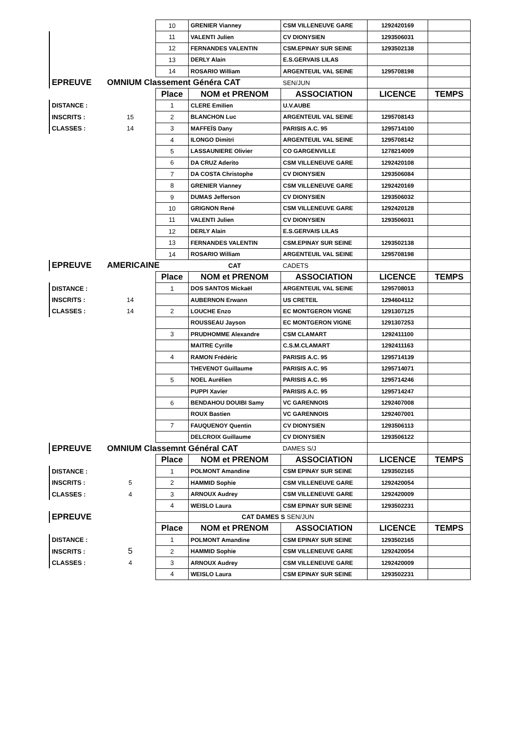| | | 10 | GRENIER Vianney | CSM VILLENEUVE GARE | 1292420169 | |
| | | 11 | VALENTI Julien | CV DIONYSIEN | 1293506031 | |
| | | 12 | FERNANDES VALENTIN | CSM.EPINAY SUR SEINE | 1293502138 | |
| | | 13 | DERLY Alain | E.S.GERVAIS LILAS | | |
| | | 14 | ROSARIO William | ARGENTEUIL VAL SEINE | 1295708198 | |
| EPREUVE | OMNIUM Classement Généra CAT | | | SEN/JUN | | |
| | | Place | NOM et PRENOM | ASSOCIATION | LICENCE | TEMPS |
| DISTANCE : | | 1 | CLERE Emilien | U.V.AUBE | | |
| INSCRITS : | 15 | 2 | BLANCHON Luc | ARGENTEUIL VAL SEINE | 1295708143 | |
| CLASSES : | 14 | 3 | MAFFEÏS Dany | PARISIS A.C. 95 | 1295714100 | |
| | | 4 | ILONGO Dimitri | ARGENTEUIL VAL SEINE | 1295708142 | |
| | | 5 | LASSAUNIERE Olivier | CO GARGENVILLE | 1278214009 | |
| | | 6 | DA CRUZ Aderito | CSM VILLENEUVE GARE | 1292420108 | |
| | | 7 | DA COSTA Christophe | CV DIONYSIEN | 1293506084 | |
| | | 8 | GRENIER Vianney | CSM VILLENEUVE GARE | 1292420169 | |
| | | 9 | DUMAS Jefferson | CV DIONYSIEN | 1293506032 | |
| | | 10 | GRIGNON René | CSM VILLENEUVE GARE | 1292420128 | |
| | | 11 | VALENTI Julien | CV DIONYSIEN | 1293506031 | |
| | | 12 | DERLY Alain | E.S.GERVAIS LILAS | | |
| | | 13 | FERNANDES VALENTIN | CSM.EPINAY SUR SEINE | 1293502138 | |
| | | 14 | ROSARIO William | ARGENTEUIL VAL SEINE | 1295708198 | |
| EPREUVE | AMERICAINE | | CAT | CADETS | | |
| | | Place | NOM et PRENOM | ASSOCIATION | LICENCE | TEMPS |
| DISTANCE : | | 1 | DOS SANTOS Mickaël | ARGENTEUIL VAL SEINE | 1295708013 | |
| INSCRITS : | 14 | | AUBERNON Erwann | US CRETEIL | 1294604112 | |
| CLASSES : | 14 | 2 | LOUCHE Enzo | EC MONTGERON VIGNE | 1291307125 | |
| | | | ROUSSEAU Jayson | EC MONTGERON VIGNE | 1291307253 | |
| | | 3 | PRUDHOMME Alexandre | CSM CLAMART | 1292411100 | |
| | | | MAITRE Cyrille | C.S.M.CLAMART | 1292411163 | |
| | | 4 | RAMON Frédéric | PARISIS A.C. 95 | 1295714139 | |
| | | | THEVENOT Guillaume | PARISIS A.C. 95 | 1295714071 | |
| | | 5 | NOEL Aurélien | PARISIS A.C. 95 | 1295714246 | |
| | | | PUPPI Xavier | PARISIS A.C. 95 | 1295714247 | |
| | | 6 | BENDAHOU DOUIBI Samy | VC GARENNOIS | 1292407008 | |
| | | | ROUX Bastien | VC GARENNOIS | 1292407001 | |
| | | 7 | FAUQUENOY Quentin | CV DIONYSIEN | 1293506113 | |
| | | | DELCROIX Guillaume | CV DIONYSIEN | 1293506122 | |
| EPREUVE | OMNIUM Classemnt Général CAT | | | DAMES S/J | | |
| | | Place | NOM et PRENOM | ASSOCIATION | LICENCE | TEMPS |
| DISTANCE : | | 1 | POLMONT Amandine | CSM EPINAY SUR SEINE | 1293502165 | |
| INSCRITS : | 5 | 2 | HAMMID Sophie | CSM VILLENEUVE GARE | 1292420054 | |
| CLASSES : | 4 | 3 | ARNOUX Audrey | CSM VILLENEUVE GARE | 1292420009 | |
| | | 4 | WEISLO Laura | CSM EPINAY SUR SEINE | 1293502231 | |
| EPREUVE | | | CAT DAMES S SEN/JUN | | | |
| | | Place | NOM et PRENOM | ASSOCIATION | LICENCE | TEMPS |
| DISTANCE : | | 1 | POLMONT Amandine | CSM EPINAY SUR SEINE | 1293502165 | |
| INSCRITS : | 5 | 2 | HAMMID Sophie | CSM VILLENEUVE GARE | 1292420054 | |
| CLASSES : | 4 | 3 | ARNOUX Audrey | CSM VILLENEUVE GARE | 1292420009 | |
| | | 4 | WEISLO Laura | CSM EPINAY SUR SEINE | 1293502231 | |